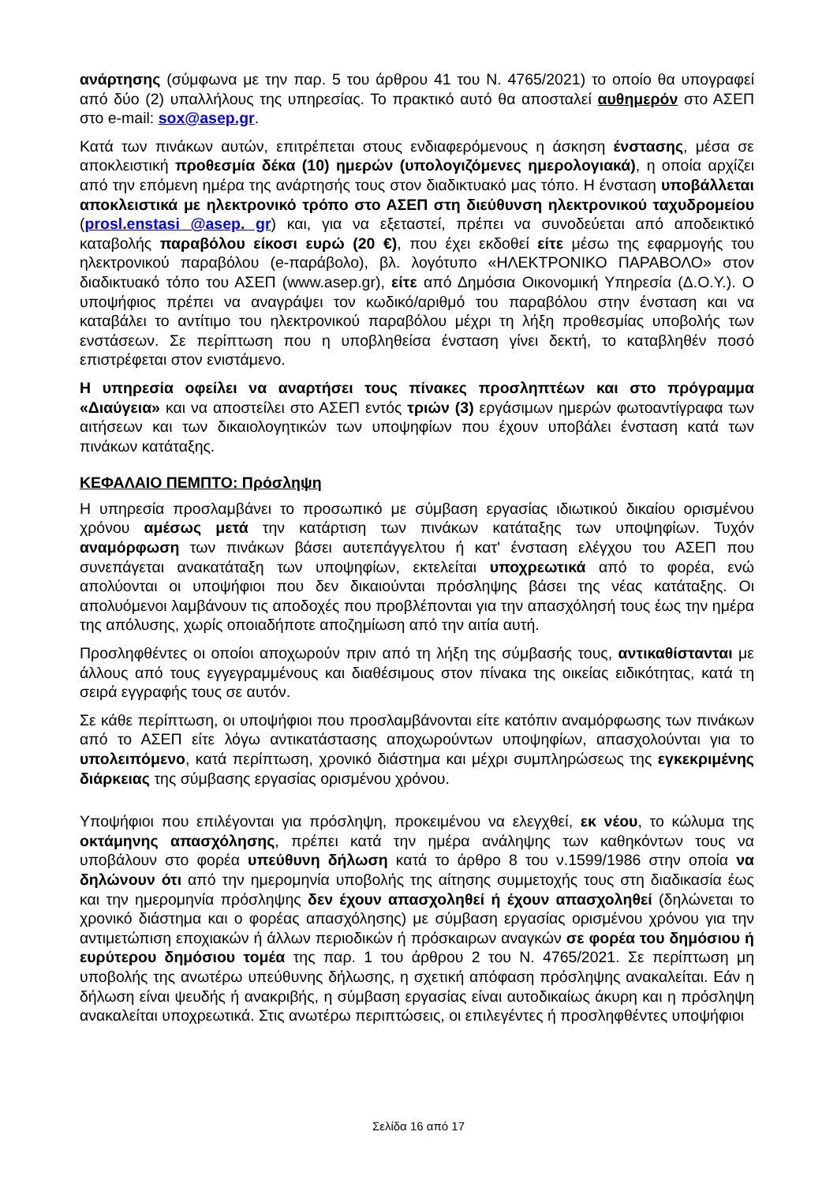ανάρτησης (σύμφωνα με την παρ. 5 του άρθρου 41 του Ν. 4765/2021) το οποίο θα υπογραφεί από δύο (2) υπαλλήλους της υπηρεσίας. Το πρακτικό αυτό θα αποσταλεί αυθημερόν στο ΑΣΕΠ στο e-mail: sox@asep.gr.
Κατά των πινάκων αυτών, επιτρέπεται στους ενδιαφερόμενους η άσκηση ένστασης, μέσα σε αποκλειστική προθεσμία δέκα (10) ημερών (υπολογιζόμενες ημερολογιακά), η οποία αρχίζει από την επόμενη ημέρα της ανάρτησής τους στον διαδικτυακό μας τόπο. Η ένσταση υποβάλλεται αποκλειστικά με ηλεκτρονικό τρόπο στο ΑΣΕΠ στη διεύθυνση ηλεκτρονικού ταχυδρομείου (prosl.enstasi @asep. gr) και, για να εξεταστεί, πρέπει να συνοδεύεται από αποδεικτικό καταβολής παραβόλου είκοσι ευρώ (20 €), που έχει εκδοθεί είτε μέσω της εφαρμογής του ηλεκτρονικού παραβόλου (e-παράβολο), βλ. λογότυπο «ΗΛΕΚΤΡΟΝΙΚΟ ΠΑΡΑΒΟΛΟ» στον διαδικτυακό τόπο του ΑΣΕΠ (www.asep.gr), είτε από Δημόσια Οικονομική Υπηρεσία (Δ.Ο.Υ.). Ο υποψήφιος πρέπει να αναγράψει τον κωδικό/αριθμό του παραβόλου στην ένσταση και να καταβάλει το αντίτιμο του ηλεκτρονικού παραβόλου μέχρι τη λήξη προθεσμίας υποβολής των ενστάσεων. Σε περίπτωση που η υποβληθείσα ένσταση γίνει δεκτή, το καταβληθέν ποσό επιστρέφεται στον ενιστάμενο.
Η υπηρεσία οφείλει να αναρτήσει τους πίνακες προσληπτέων και στο πρόγραμμα «Διαύγεια» και να αποστείλει στο ΑΣΕΠ εντός τριών (3) εργάσιμων ημερών φωτοαντίγραφα των αιτήσεων και των δικαιολογητικών των υποψηφίων που έχουν υποβάλει ένσταση κατά των πινάκων κατάταξης.
ΚΕΦΑΛΑΙΟ ΠΕΜΠΤΟ: Πρόσληψη
Η υπηρεσία προσλαμβάνει το προσωπικό με σύμβαση εργασίας ιδιωτικού δικαίου ορισμένου χρόνου αμέσως μετά την κατάρτιση των πινάκων κατάταξης των υποψηφίων. Τυχόν αναμόρφωση των πινάκων βάσει αυτεπάγγελτου ή κατ' ένσταση ελέγχου του ΑΣΕΠ που συνεπάγεται ανακατάταξη των υποψηφίων, εκτελείται υποχρεωτικά από το φορέα, ενώ απολύονται οι υποψήφιοι που δεν δικαιούνται πρόσληψης βάσει της νέας κατάταξης. Οι απολυόμενοι λαμβάνουν τις αποδοχές που προβλέπονται για την απασχόλησή τους έως την ημέρα της απόλυσης, χωρίς οποιαδήποτε αποζημίωση από την αιτία αυτή.
Προσληφθέντες οι οποίοι αποχωρούν πριν από τη λήξη της σύμβασής τους, αντικαθίστανται με άλλους από τους εγγεγραμμένους και διαθέσιμους στον πίνακα της οικείας ειδικότητας, κατά τη σειρά εγγραφής τους σε αυτόν.
Σε κάθε περίπτωση, οι υποψήφιοι που προσλαμβάνονται είτε κατόπιν αναμόρφωσης των πινάκων από το ΑΣΕΠ είτε λόγω αντικατάστασης αποχωρούντων υποψηφίων, απασχολούνται για το υπολειπόμενο, κατά περίπτωση, χρονικό διάστημα και μέχρι συμπληρώσεως της εγκεκριμένης διάρκειας της σύμβασης εργασίας ορισμένου χρόνου.
Υποψήφιοι που επιλέγονται για πρόσληψη, προκειμένου να ελεγχθεί, εκ νέου, το κώλυμα της οκτάμηνης απασχόλησης, πρέπει κατά την ημέρα ανάληψης των καθηκόντων τους να υποβάλουν στο φορέα υπεύθυνη δήλωση κατά το άρθρο 8 του ν.1599/1986 στην οποία να δηλώνουν ότι από την ημερομηνία υποβολής της αίτησης συμμετοχής τους στη διαδικασία έως και την ημερομηνία πρόσληψης δεν έχουν απασχοληθεί ή έχουν απασχοληθεί (δηλώνεται το χρονικό διάστημα και ο φορέας απασχόλησης) με σύμβαση εργασίας ορισμένου χρόνου για την αντιμετώπιση εποχιακών ή άλλων περιοδικών ή πρόσκαιρων αναγκών σε φορέα του δημόσιου ή ευρύτερου δημόσιου τομέα της παρ. 1 του άρθρου 2 του Ν. 4765/2021. Σε περίπτωση μη υποβολής της ανωτέρω υπεύθυνης δήλωσης, η σχετική απόφαση πρόσληψης ανακαλείται. Εάν η δήλωση είναι ψευδής ή ανακριβής, η σύμβαση εργασίας είναι αυτοδικαίως άκυρη και η πρόσληψη ανακαλείται υποχρεωτικά. Στις ανωτέρω περιπτώσεις, οι επιλεγέντες ή προσληφθέντες υποψήφιοι
Σελίδα 16 από 17